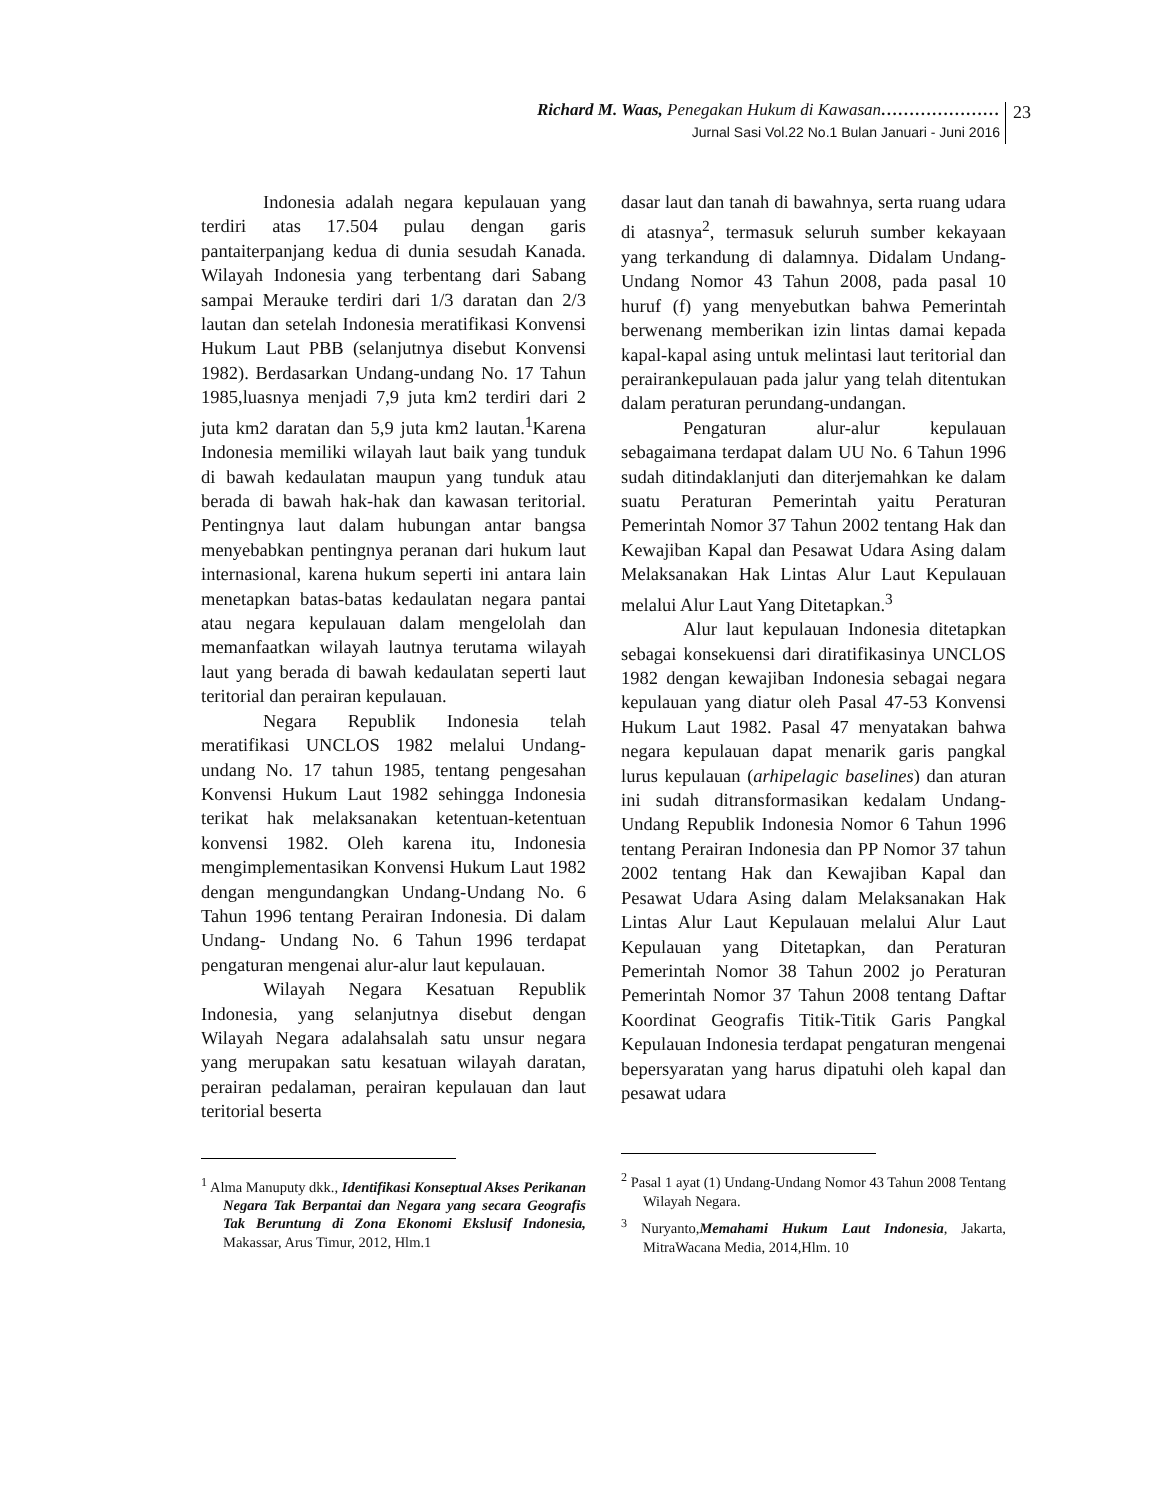Richard M. Waas, Penegakan Hukum di Kawasan…………………
Jurnal Sasi Vol.22 No.1 Bulan Januari - Juni 2016
23
Indonesia adalah negara kepulauan yang terdiri atas 17.504 pulau dengan garis pantaiterpanjang kedua di dunia sesudah Kanada. Wilayah Indonesia yang terbentang dari Sabang sampai Merauke terdiri dari 1/3 daratan dan 2/3 lautan dan setelah Indonesia meratifikasi Konvensi Hukum Laut PBB (selanjutnya disebut Konvensi 1982). Berdasarkan Undang-undang No. 17 Tahun 1985,luasnya menjadi 7,9 juta km2 terdiri dari 2 juta km2 daratan dan 5,9 juta km2 lautan.<sup>1</sup>Karena Indonesia memiliki wilayah laut baik yang tunduk di bawah kedaulatan maupun yang tunduk atau berada di bawah hak-hak dan kawasan teritorial. Pentingnya laut dalam hubungan antar bangsa menyebabkan pentingnya peranan dari hukum laut internasional, karena hukum seperti ini antara lain menetapkan batas-batas kedaulatan negara pantai atau negara kepulauan dalam mengelolah dan memanfaatkan wilayah lautnya terutama wilayah laut yang berada di bawah kedaulatan seperti laut teritorial dan perairan kepulauan.
Negara Republik Indonesia telah meratifikasi UNCLOS 1982 melalui Undang-undang No. 17 tahun 1985, tentang pengesahan Konvensi Hukum Laut 1982 sehingga Indonesia terikat hak melaksanakan ketentuan-ketentuan konvensi 1982. Oleh karena itu, Indonesia mengimplementasikan Konvensi Hukum Laut 1982 dengan mengundangkan Undang-Undang No. 6 Tahun 1996 tentang Perairan Indonesia. Di dalam Undang- Undang No. 6 Tahun 1996 terdapat pengaturan mengenai alur-alur laut kepulauan.
Wilayah Negara Kesatuan Republik Indonesia, yang selanjutnya disebut dengan Wilayah Negara adalahsalah satu unsur negara yang merupakan satu kesatuan wilayah daratan, perairan pedalaman, perairan kepulauan dan laut teritorial beserta
<sup>1</sup> Alma Manuputy dkk., Identifikasi Konseptual Akses Perikanan Negara Tak Berpantai dan Negara yang secara Geografis Tak Beruntung di Zona Ekonomi Ekslusif Indonesia, Makassar, Arus Timur, 2012, Hlm.1
dasar laut dan tanah di bawahnya, serta ruang udara di atasnya<sup>2</sup>, termasuk seluruh sumber kekayaan yang terkandung di dalamnya. Didalam Undang-Undang Nomor 43 Tahun 2008, pada pasal 10 huruf (f) yang menyebutkan bahwa Pemerintah berwenang memberikan izin lintas damai kepada kapal-kapal asing untuk melintasi laut teritorial dan perairankepulauan pada jalur yang telah ditentukan dalam peraturan perundang-undangan.
Pengaturan alur-alur kepulauan sebagaimana terdapat dalam UU No. 6 Tahun 1996 sudah ditindaklanjuti dan diterjemahkan ke dalam suatu Peraturan Pemerintah yaitu Peraturan Pemerintah Nomor 37 Tahun 2002 tentang Hak dan Kewajiban Kapal dan Pesawat Udara Asing dalam Melaksanakan Hak Lintas Alur Laut Kepulauan melalui Alur Laut Yang Ditetapkan.<sup>3</sup>
Alur laut kepulauan Indonesia ditetapkan sebagai konsekuensi dari diratifikasinya UNCLOS 1982 dengan kewajiban Indonesia sebagai negara kepulauan yang diatur oleh Pasal 47-53 Konvensi Hukum Laut 1982. Pasal 47 menyatakan bahwa negara kepulauan dapat menarik garis pangkal lurus kepulauan (arhipelagic baselines) dan aturan ini sudah ditransformasikan kedalam Undang-Undang Republik Indonesia Nomor 6 Tahun 1996 tentang Perairan Indonesia dan PP Nomor 37 tahun 2002 tentang Hak dan Kewajiban Kapal dan Pesawat Udara Asing dalam Melaksanakan Hak Lintas Alur Laut Kepulauan melalui Alur Laut Kepulauan yang Ditetapkan, dan Peraturan Pemerintah Nomor 38 Tahun 2002 jo Peraturan Pemerintah Nomor 37 Tahun 2008 tentang Daftar Koordinat Geografis Titik-Titik Garis Pangkal Kepulauan Indonesia terdapat pengaturan mengenai bepersyaratan yang harus dipatuhi oleh kapal dan pesawat udara
<sup>2</sup> Pasal 1 ayat (1) Undang-Undang Nomor 43 Tahun 2008 Tentang Wilayah Negara.
<sup>3</sup> Nuryanto,Memahami Hukum Laut Indonesia, Jakarta, MitraWacana Media, 2014,Hlm. 10